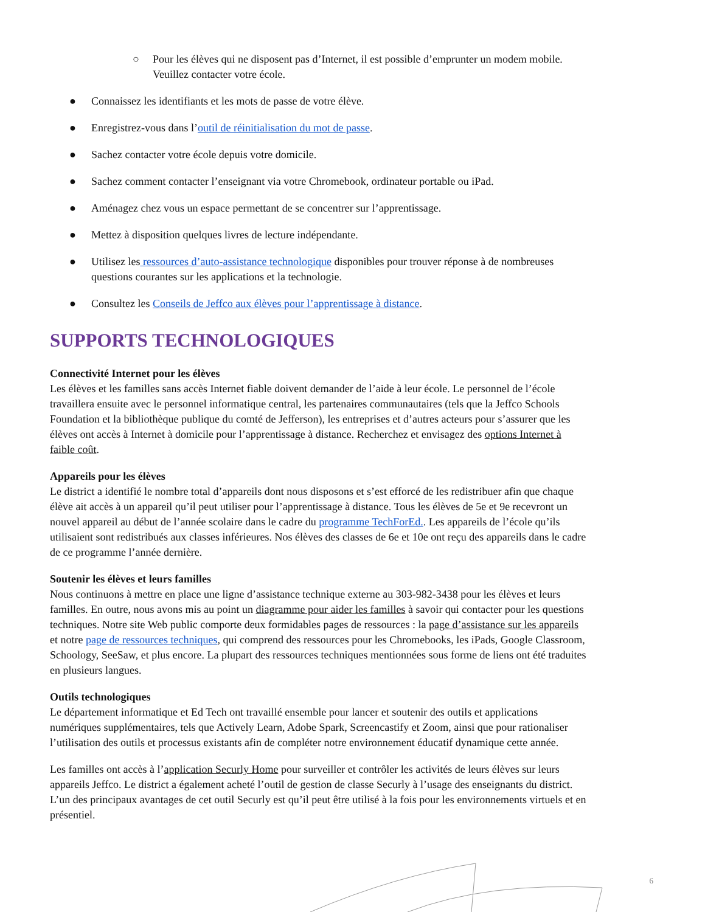○ Pour les élèves qui ne disposent pas d’Internet, il est possible d’emprunter un modem mobile. Veuillez contacter votre école.
● Connaissez les identifiants et les mots de passe de votre élève.
● Enregistrez-vous dans l’outil de réinitialisation du mot de passe.
● Sachez contacter votre école depuis votre domicile.
● Sachez comment contacter l’enseignant via votre Chromebook, ordinateur portable ou iPad.
● Aménagez chez vous un espace permettant de se concentrer sur l’apprentissage.
● Mettez à disposition quelques livres de lecture indépendante.
● Utilisez les ressources d’auto-assistance technologique disponibles pour trouver réponse à de nombreuses questions courantes sur les applications et la technologie.
● Consultez les Conseils de Jeffco aux élèves pour l’apprentissage à distance.
SUPPORTS TECHNOLOGIQUES
Connectivité Internet pour les élèves
Les élèves et les familles sans accès Internet fiable doivent demander de l’aide à leur école. Le personnel de l’école travaillera ensuite avec le personnel informatique central, les partenaires communautaires (tels que la Jeffco Schools Foundation et la bibliothèque publique du comté de Jefferson), les entreprises et d’autres acteurs pour s’assurer que les élèves ont accès à Internet à domicile pour l’apprentissage à distance. Recherchez et envisagez des options Internet à faible coût.
Appareils pour les élèves
Le district a identifié le nombre total d’appareils dont nous disposons et s’est efforcé de les redistribuer afin que chaque élève ait accès à un appareil qu’il peut utiliser pour l’apprentissage à distance. Tous les élèves de 5e et 9e recevront un nouvel appareil au début de l’année scolaire dans le cadre du programme TechForEd.. Les appareils de l’école qu’ils utilisaient sont redistribués aux classes inférieures. Nos élèves des classes de 6e et 10e ont reçu des appareils dans le cadre de ce programme l’année dernière.
Soutenir les élèves et leurs familles
Nous continuons à mettre en place une ligne d’assistance technique externe au 303-982-3438 pour les élèves et leurs familles. En outre, nous avons mis au point un diagramme pour aider les familles à savoir qui contacter pour les questions techniques. Notre site Web public comporte deux formidables pages de ressources : la page d’assistance sur les appareils et notre page de ressources techniques, qui comprend des ressources pour les Chromebooks, les iPads, Google Classroom, Schoology, SeeSaw, et plus encore. La plupart des ressources techniques mentionnées sous forme de liens ont été traduites en plusieurs langues.
Outils technologiques
Le département informatique et Ed Tech ont travaillé ensemble pour lancer et soutenir des outils et applications numériques supplémentaires, tels que Actively Learn, Adobe Spark, Screencastify et Zoom, ainsi que pour rationaliser l’utilisation des outils et processus existants afin de compléter notre environnement éducatif dynamique cette année.
Les familles ont accès à l’application Securly Home pour surveiller et contrôler les activités de leurs élèves sur leurs appareils Jeffco. Le district a également acheté l’outil de gestion de classe Securly à l’usage des enseignants du district. L’un des principaux avantages de cet outil Securly est qu’il peut être utilisé à la fois pour les environnements virtuels et en présentiel.
6